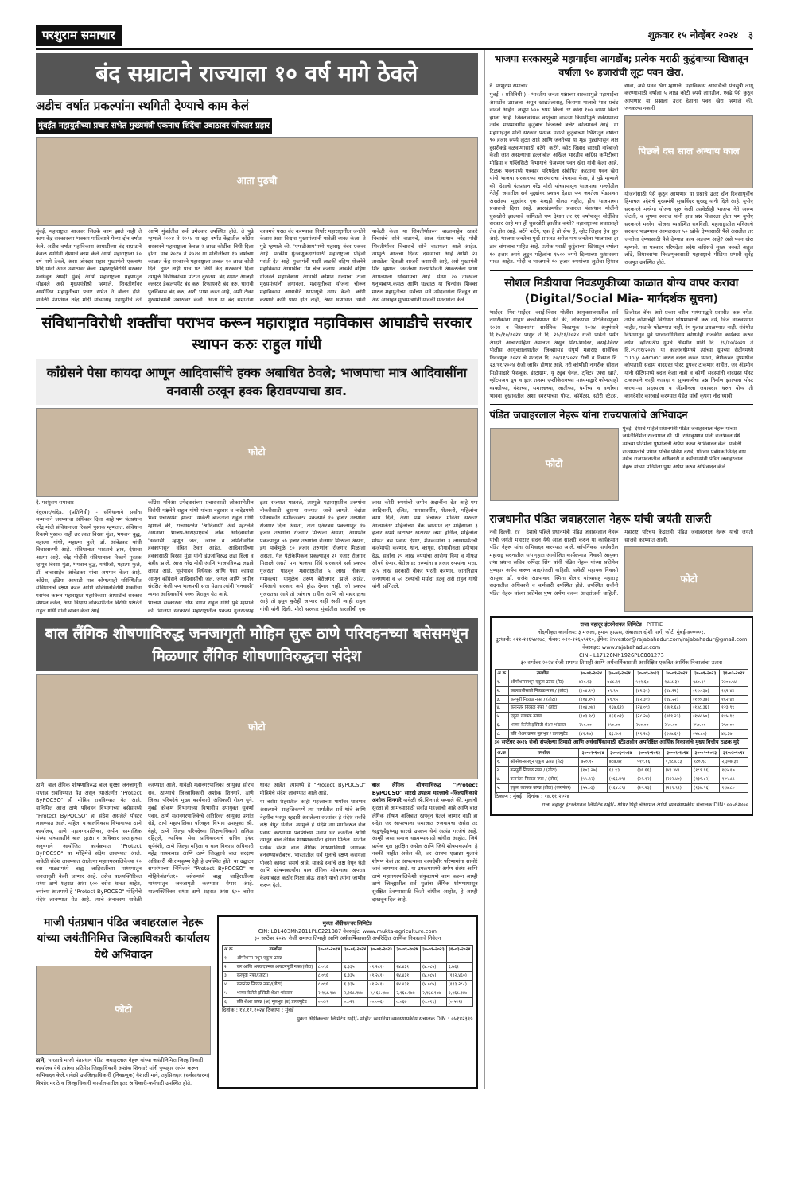परशुराम समाचार शुक्रवार १५ नोव्हेंबर २०२४ ३
बंद सम्राटाने राज्याला १० वर्ष मागे ठेवले
अडीच वर्षात प्रकल्पांना स्थगिती देण्याचे काम केलं
मुंबईत महायुतीच्या प्रचार सभेत मुख्यमंत्री एकनाथ शिंदेंचा उबाठावर जोरदार प्रहार
आता पुढची
मुंबई, महाराष्ट्रात आजवर जितके काम झाले नाही ते काम केंद्र सरकारच्या भक्कम पाठिंब्याने गेल्या दोन वर्षात केले. अडीच वर्षात महाविकास आघाडीच्या बंद सम्राटाने केवळ स्थगिती देण्याचे काम केले आणि महाराष्ट्राला १० वर्ष मागे ठेवले, असा जोरदार प्रहार मुख्यमंत्री एकनाथ शिंदे यांनी आज उबाठावर केला. महाराष्ट्रविरोधी सरकार उलथवून आम्ही मुंबई आणि महाराष्ट्राला ग्रहणातून सोडवले असे मुख्यमंत्रीश्री म्हणाले. शिवतीर्थावर आयोजित महायुतीच्या प्रचार सभेत ते बोलत होते. यावेळी पंतप्रधान नरेंद्र मोदी यांच्यासह महायुतीचे नेते आणि मुंबईतील सर्व उमेदवार उपस्थित होते. ते पुढे म्हणाले २००४ ते २०१४ या दहा वर्षात केंद्रातील काँग्रेस सरकारने महाराष्ट्राला केवळ २ लाख कोटींचा निधी दिला होता. मात्र २०१४ ते २०२४ या मोदीजींच्या १० वर्षांच्या काळात केंद्र सरकारने महाराष्ट्राला तब्बल १० लाख कोटी दिले. दुपट नाही पाच पट निधी केंद्र सरकारने दिला त्यामुळे विरोधकांच्या पोटात दुखतय. बंद सम्राट आजही क्लस्टर डेव्हलपमेंट बंद करु, रिफायनरी बंद करु, धारावी पुनर्विकास बंद करु, अशी भाषा करत आहे, अशी टीका मुख्यमंत्र्यांनी उबाठावर केली. आता या बंद सम्राटांना कायमचे घरात बंद करण्याचा निर्धार महाराष्ट्रातील जनतेने केलाय असा विश्वास मुख्यमंत्र्यांनी यावेळी व्यक्त केला. ते पुढे म्हणाले की, 'एफडीआय'मध्ये महाराष्ट्र नंबर एकवर आहे. परकीय गुंतवणूकदारांसाठी महाराष्ट्राला पहिली पसंती देत आहे. मुख्यमंत्री माझी लाडकी बहिण योजनेने महाविकास आघाडीचा गेम चेंज केलाय. लाडकी बहिण योजनेने महाविकास आघाडी कोमात गेल्याचा टोला मुख्यमंत्र्यांनी लगावला. महायुतीच्या योजना चोरून महाविकास आघाडीने थापासूत्री तयार केली. कॉपी करणारे कधी पास होत नाही, असा घणाघात त्यांनी यावेळी केला या शिवतीर्थावरुन बाळासाहेब ठाकरे विचारांचे सोने वाटायचे, आज पंतप्रधान नरेंद्र मोदी शिवतीर्थावर विचारांचे सोने वाटायला आले आहेत. त्यामुळे आजचा दिवस दसऱ्याचा आहे आणि २३ तारखेला दिवाळी साजरी करायची आहे, असे मुख्यमंत्री शिंदे म्हणाले. जनतेच्या गळ्याभोवती आवळलेला फास आपल्याला सोडवायचा आहे. येत्या २० तारखेला धनुष्यबाण,कमळ आणि घड्याळ या चिन्हांवर शिक्का मारुन महायुतीच्या सर्वच्या सर्व उमेदवारांना निवडून द्या असे आवाहन मुख्यमंत्र्यांनी यावेळी मतदारांना केले.
संविधानविरोधी शक्तींचा पराभव करून महाराष्ट्रात महाविकास आघाडीचे सरकार स्थापन करुः राहुल गांधी
काँग्रेसने पेसा कायदा आणून आदिवासींचे हक्क अबाधित ठेवले; भाजपाचा मात्र आदिवासींना वनवासी ठरवून हक्क हिरावण्याचा डाव.
फोटो
दै. परशुराम समाचार
नंदुरबार/नांदेड. (प्रतिनिधी) - संविधानाने सर्वांना सन्मानाने जगण्याचा अधिकार दिला आहे पण पंतप्रधान नरेंद्र मोदी संविधानाला रिकामे पुस्तक म्हणतात. संविधान रिकामे पुस्तक नाही तर त्यात बिरसा मुंडा, भगवान बुद्ध, महात्मा गांधी, महात्मा फुले, डॉ. आंबेडकर यांची विचारसरणी आहे. संविधानात भारताचे ज्ञान, देशाचा आत्मा आहे. नरेंद्र मोदींनी संविधानाला रिकामे पुस्तक म्हणून बिरसा मुंडा, भगवान बुद्ध, गांधीजी, महात्मा फुले, डॉ. बाबासाहेब आंबेडकर यांचा अपमान केला आहे. काँग्रेस, इंडिया आघाडी मात्र कोणत्याही परिस्थितीत संविधानाचे रक्षण करेल आणि संविधानविरोधी शक्तींचा पराभव करून महाराष्ट्रात महाविकास आघाडीचे सरकार स्थापन करेल, असा विश्वास लोकसभेतील विरोधी पक्षनेते राहुल गांधी यांनी व्यक्त केला आहे.
काँग्रेस मविआ उमेदवारांच्या प्रचारासाठी लोकसभेतील विरोधी पक्षनेते राहुल गांधी यांच्या नंदुरबार व नांदेडमध्ये भव्य प्रचारसभा झाल्या. यावेळी बोलताना राहुल गांधी म्हणाले की, राज्यघटनेत 'आदिवासी' असे म्हटलेले असताना भाजप-आरएसएसचे लोक आदिवासींना 'वनवासी' म्हणून जल, जंगल व जमिनीवरील हक्कापासून वंचित ठेवत आहेत. आदिवासींच्या हक्कासाठी बिरसा मुंडा यांनी इंग्रजांविरुद्ध लढा दिला व शहीद झाले. आज नरेंद्र मोदी आणि भाजपविरुद्ध लढावे लागत आहे. भूसंपादन विधेयक आणि पेसा कायदा आणून काँग्रेसने आदिवासींची जल, जंगल आणि जमीन संरक्षित केली पण भाजपची सत्ता येताच त्यांनी 'वनवासी' म्हणत आदिवासींचे हक्क हिरावून घेत आहे.
भाजपा सरकारवर तोफ डागत राहुल गांधी पुढे म्हणाले की, भाजपा सरकारने महाराष्ट्रातील प्रकल्प गुजरातसह इतर राज्यात पाठवले, त्यामुळे महाराष्ट्रातील तरुणांना नोकरीसाठी दुसऱ्या राज्यात जावे लागते. वेदांता फॉक्सकॉन सेमीकंडक्टर प्रकल्पाने १० हजार तरुणांना रोजगार दिला असता, टाटा एअरबस प्रकल्पातून १० हजार तरुणांना रोजगार मिळाला असता, आयफोन प्रकल्पातून ७५ हजार तरुणांना रोजगार मिळाला असता, ड्रग पार्कमुळे ८० हजार तरुणांना रोजगार मिळाला असता, गेल पेट्रोकेमिकल प्रकल्पातून २१ हजार रोजगार मिळाले असते पण भाजपा शिंदे सरकारने सर्व प्रकल्प गुजराता पाठवून महाराष्ट्रातील ५ लाख नोकऱ्या गमावल्या. यामुळेच तरुण बेरोजगार झाले आहेत. मविआचे सरकार असे होऊ देणार नाही. जो प्रकल्प गुजरातचा आहे तो त्यांचाच राहील आणि जो महाराष्ट्राचा आहे तो इथून कुठेही जाणार नाही अशी ग्वाही राहुल गांधी यांनी दिली. मोदी सरकार मुंबईतील धारावीची एक लाख कोटी रुपयांची जमीन अदानींना देत आहे पण आदिवासी, दलित, मागासवर्गीय, शेतकरी, महिलांना काय दिले, असा प्रश्न विचारून मविआ सरकार आल्यानंतर महिलांच्या बँक खात्यात दर महिन्याला ३ हजार रुपये खटाखट खटाखट जमा होतील, महिलांना मोफत बस प्रवास देणार, शेतकऱ्यांना ३ लाखापर्यंतची कर्जमाफी करणार. धान, कापूस, सोयाबीनला हमीभाव देऊ. सर्वांना २५ लाख रुपयांचा आरोग्य विमा व मोफत औषधे देणार, बेरोजगार तरुणांना ४ हजार रुपयांना भत्ता, २.५ लाख सरकारी नोकर भरती करणार, जातनिहाय जनगणना व ५० टक्यांची मर्यादा हटवू असे राहुल गांधी यांनी सांगितले.
बाल लैंगिक शोषणाविरुद्ध जनजागृती मोहिम सुरू ठाणे परिवहनच्या बसेसमधून मिळणार लैंगिक शोषणाविरुद्धचा संदेश
फोटो
ठाणे, बाल लैंगिक शोषणाविरुद्ध बाल सुरक्षा जनजागृती सप्ताह राबविण्यात येत असून त्याअंतर्गत "Protect ByPOCSO" ही मोहिम राबविण्यात येत आहे. यानिमित्त आज ठाणे परिवहन विभागाच्या बसेसमध्ये "Protect ByPOCSO" हा संदेश असलेले पोस्टर लावण्यात आले. महिला व बालविकास विभागाच्या ठाणे कार्यालय, ठाणे महानगरपालिका, अर्पण सामाजिक संस्था यांच्यावतीने बाल सुरक्षा व अधिकार सप्ताहाच्या अनुषंगाने आयोजित कार्यक्रमात "Protect ByPOCSO" या मोहिमेचे संदेश लावण्यात आले. यावेळी संदेश लावण्यात आलेल्या महानगरपालिकेच्या १० बस गाड्यांमध्ये बाह्य जाहिरातींच्या माध्यमातून जनजागृती केली जाणार आहे. तसेच यात्व्यक्तिरिक्त सध्या ठाणे शहरात अशा ६०० बसेस धावत आहेत, ज्यांच्या आतमध्ये हे "Protect ByPOCSO" मोहिमेचे संदेश लावण्यात येत आहे. त्याचे अनावरण यावेळी करण्यात आले. यावेळी महानगरपालिका आयुक्त सौरभ राव, ठाण्याचे जिल्हाधिकारी अशोक शिनगारे, ठाणे जिल्हा परिषदेचे मुख्य कार्यकारी अधिकारी रोहन घुगे, मुंबई कोकण विभागाच्या विभागीय उपायुक्त सुवर्णा पवार, ठाणे महानगरपालिकेचे अतिरिक्त आयुक्त प्रशांत रोडे, ठाणे महापालिका परिवहन विभाग उपायुक्त श्री. बेहरे, ठाणे जिल्हा परिषदेच्या शिक्षणाधिकारी ललिता दहितुले, न्यायिक सेवा प्राधिकरणाचे सचिव ईश्वर सूर्यवंशी, ठाणे जिल्हा महिला व बाल विकास अधिकारी महेंद्र गायकवाड आणि ठाणे जिल्ह्याचे बाल संरक्षण अधिकारी श्री.रामकृष्ण रेड्डी हे उपस्थित होते. या उद्घाटन समारंभाच्या निमित्ताने "Protect ByPOCSO" या मोहिमेअंतर्गत१० बसेसमध्ये बाह्य जाहिरातींच्या माध्यमातून जनजागृती करण्यात येणार आहे. यात्व्यक्तिरिक्त सध्या ठाणे शहरात अशा ६०० बसेस धावत आहेत, त्यामध्ये हे "Protect ByPOCSO" मोहिमेचे संदेश लावण्यात आले आहे.
या बसेस शहरातील काही महत्त्वाच्या मार्गांवर धावणार असल्याने, साहजिकपणे त्या मार्गातील सर्व थांबे आणि नेहमीच भरपूर रहदारी असलेल्या रस्त्यांवर हे संदेश सर्वांचे लक्ष वेधून घेतील. त्यामुळे हे संदेश त्या मार्गावरून रोज प्रवास करणाऱ्या प्रवाशांच्या मनात घर करतील आणि त्यातून बाल लैंगिक शोषणकर्त्यांना इशारा मिळेल. यातील प्रत्येक संदेश बाल लैंगिक शोषणाविषयी जागरुक बनवण्याबरोबरच, भारतातील सर्व मुलांचे रक्षण करायला पोक्सो कायदा समर्थ आहे, याकडे सर्वांचे लक्ष वेधून घेतो आणि शोषणकर्त्यांना बाल लैंगिक शोषणाचा अपराध केल्याबद्दल कठोर शिक्षा होऊ शकते याची त्यांना जाणीव करून देतो.
बाल लैंगिक शोषणाविरुद्ध "Protect ByPOCSO" सारखे उपक्रम महत्त्वाचे -जिल्हाधिकारी अशोक शिनगारे यावेळी श्री.शिनगारे म्हणाले की, मुलांची सुरक्षा ही आमच्यासाठी सर्वात महत्त्वाची आहे आणि बाल लैंगिक शोषण अजिबात खपवून घेतलं जाणार नाही हा संदेश जर आपल्याला समाजात रुजवायचा असेल तर ध्द्रङ्कधूम्रैड्ढध्ण्ह्य सारखे उपक्रम घेणं अत्यंत गरजेचं आहे. आम्ही असा समाज घडवण्यासाठी बांधील आहोत. जिथे प्रत्येक मूल सुरक्षित असेल आणि जिथे शोषणकर्त्यांना हे नक्की माहीत असेल की, जर आपण एखाद्या मुलाचं शोषण केलं तर आपल्याला कायदेशीर परिणामांना सामोरं जावं लागणार आहे. या उपक्रमामध्ये अर्पण संस्था आणि ठाणे महानगरपालिकेशी संयुक्तपणे काम करून आम्ही ठाणे जिल्ह्यातील सर्व मुलांना लैंगिक शोषणापासून सुरक्षित ठेवण्यासाठी किती बांधील आहोत, हे आम्ही दाखवून दिलं आहे.
माजी पंतप्रधान पंडित जवाहरलाल नेहरू यांच्या जयंतीनिमित्त जिल्हाधिकारी कार्यालय येथे अभिवादन
फोटो
ठाणे, भारताचे माजी पंतप्रधान पंडित जवाहरलाल नेहरू यांच्या जयंतीनिमित्त जिल्हाधिकारी कार्यालय येथे त्यांच्या प्रतिमेस जिल्हाधिकारी अशोक शिनगारे यांनी पुष्पहार अर्पण करून अभिवादन केले.यावेळी उपजिल्हाधिकारी (निवडणूक) वैशाली माने, तहसिलदार (सर्वसाधारण) किशोर मराठे व जिल्हाधिकारी कार्यालयातील इतर अधिकारी-कर्मचारी उपस्थित होते.
मुक्ता ॲग्रीकल्चर लिमिटेड
CIN: L01403Mh2011PLC221387 वेबसाईट: www.mukta-agriculture.com
३० सप्टेंबर २०२४ रोजी समाप्त तिमाही आणि अर्धवार्षिकासाठी अपरिक्षित आर्थिक निकालाचे निवेदन
| अ.क्र | तपशील | ३०-०९-२०२४ | ३०-०६-२०२४ | ३०-०९-२०२३ | ३०-०९-२०२४ | ३०-०९-२०२३ | ३१-०३-२०२४ |
| --- | --- | --- | --- | --- | --- | --- | --- |
| १. | ऑपरेशन्स मधून एकूण उत्पन्न | - | - | - | - | - | - |
| २. | कर आणि अपवादात्मक आयटमपूर्वी नफा/(तोटा) | ८.०९६ | ६.३३५ | (१.२८१) | १४.४३१ | (४.०८५) | ६.७६१ |
| ३. | करपूर्वी नफा/(तोटा) | ८.०९६ | ६.३३५ | (१.२८१) | १४.४३१ | (४.०८५) | (११२.४६०) |
| ४. | करानंतर निव्वळ नफा/(तोटा) | ८.०९६ | ६.३३५ | (१.२८१) | १४.४३१ | (४.०८५) | (११३.२८८) |
| ५. | भरणा केलेले इक्विटी शेअर भांडवल | २,१६८.१७७ | २,१६८.१७७ | २,१६८.१७७ | २,१६८.१७७ | २,१६८.१७७ | २,१६८.१७७ |
| ६. | प्रति शेअर उत्पन्न (अ) मूलभूत (ब) डायल्युटेड | ०.०३९ | ०.०२९ | (०.००६) | ०.०६७ | (०.०१९) | (०.५२१) |
दिनांक : १४.११.२०२४ ठिकाण : मुंबई
मुक्ता ॲग्रीकल्चर लिमिटेड सही/- मोहीत खडारिया व्यवस्थापकीय संचालक DIN : ०५१४२३९५
भाजपा सरकारमुळे महागाईचा आगडोंब; प्रत्येक मराठी कुटुंबाच्या खिशातून वर्षाला ९० हजारांची लूटः पवन खेरा.
दै. परशुराम समाचार
मुंबई. ( प्रतिनिधी ) - भारतीय जनता पक्षाच्या सरकारमुळे महागाईचा आगडोंब उसळला असून खाद्यतेलासह, किराणा मालाचे भाव प्रचंड वाढले आहेत. लसूण ५०० रुपये किलो तर कांदा १०० रुपया किलो झाला आहे. जिवनावश्यक वस्तुंच्या वाढत्या किंमतीमुळे सर्वसामान्य तसेच मध्यमवर्गीय कुटुंबाचे किचनचे बजेट कोलमडले आहे. या महागाईतून मोदी सरकार प्रत्येक मराठी कुटुंबाच्या खिशातून वर्षाला ९० हजार रुपये लुटत आहे आणि जनतेच्या या मूळ मुद्द्यांपासून लक्ष दुसरीकडे वळवण्यासाठी बटेंगे, कटेंगे, व्होट जिहाद सारखी नारेबाजी केली जात असल्याचा हल्लाबोल अखिल भारतीय काँग्रेस कमिटीच्या मीडिया व पब्लिसिटी विभागाचे चेअरमन पवन खेरा यांनी केला आहे. टिळक भवनमध्ये पत्रकार परिषदेला संबोधित करताना पवन खेरा यांनी भाजपा सरकारच्या कारभाराचा पंचनामा केला, ते पुढे म्हणाले की, देशाचे पंतप्रधान नरेंद्र मोदी यांच्यापासून भाजपाचा गल्लीतील नेतेही जगातील सर्व मुद्द्यांवर प्रवचन देतात पण जनतेला भेडसावत असलेल्या मुद्द्यांवर एक शब्दही बोलत नाहीत, हीच भाजपाच्या प्रचाराची दिशा आहे. झारखंडमधील प्रचारात पंतप्रधान मोदींनी घुसखोरी झाल्याचे सांगितले पण देशात तर ११ वर्षांपासून मोदींचेच सरकार आहे मग ही घुसखोरी झालीच कशी? महाराष्ट्राच्या प्रचारातही तेच होत आहे. बटेंगे कटेंगे, एक है तो सेफ हैं, व्होट जिहाद हेच सुरु आहे. भाजपा जनतेला मुर्ख समजत असेल पण जनतेला भाजपाचा हा डाव चांगलाच माहित आहे. प्रत्येक मराठी कुटुंबाच्या खिशातून वर्षाला ९० हजार रुपये लुटून महिलांना १५०० रुपये दिल्याच्या फुशारक्या मारत आहेत. मोदी व भाजपाने ९० हजार रुपयांच्या लुटीचा हिशाब द्यावा, असे पवन खेरा म्हणाले. महाविकास आघाडीची पंचसुत्री लागू करण्यासाठी वर्षाला ५ लाख कोटी रुपये लागतील, एवढे पैसे कुठून आणणार या प्रश्नाला उत्तर देताना पवन खेरा म्हणाले की, जनकल्याणकारी
पिछले दस साल अन्याय काल
योजनांसाठी पैसे कुठून आणणार या प्रश्नाचे उत्तर दोन दिवसापूर्वीच हिमाचल प्रदेशचे मुख्यमंत्री सुखविंदर सुख्खू यांनी दिले आहे. युपीए सरकारने मनरेगा योजना सुरु केली त्यावेळीही भाजपा नेते अरुण जेटली, व सुषमा स्वराज यांनी हाच प्रश्न विचारला होता पण युपीए सरकारने मनरेगा योजना व्यवस्थित राबविली. महाराष्ट्रातील मविआचे सरकार पाडण्यास आमदाराला ५० खोके देण्यासाठी पैसे असतील तर जनतेला देण्यासाठी पैसे देण्यात काय अडचण आहे? असे पवन खेरा म्हणाले. या पत्रकार परिषदेला प्रदेश काँग्रेसचे मुख्य प्रवक्ते अतुल लोंढे, विधानसभा निवडणुकासाठी महाराष्ट्राचे मीडिया प्रभारी सुरेंद्र राजपूत उपस्थित होते.
सोशल मिडीयाचा निवडणुकीच्या काळात योग्य वापर करावा (Digital/Social Mia- मार्गदर्शक सुचना)
भाईंदर, मिरा-भाईंदर, वसई-विरार पोलीस आयुक्तालयातील सर्व नागरीकांना याद्वारे कळविण्यात येते की, लोकसभा पोटनिवडणुका २०२४ व विधानसभा सार्वत्रिक निवडणूक २०२४ अनुषंगाने दि.१५/१०/२०२४ पासुन ते दि. २५/११/२०२४ रोजी पावेतो पर्यंत आदर्श आचारसंहिता अंमलात असुन मिरा-भाईंदर, वसई-विरार पोलीस आयुक्तालयातील जिल्ह्यासह संपुर्ण महाराष्ट्र सार्वत्रिक निवडणूक २०२४ चे मतदान दि. २०/११/२०२४ रोजी व निकाल दि. २३/११/२०२४ रोजी जाहिर होणार आहे. तरी कोणीही नागरीक सोशल मिडीयाद्वारे फेसबुक, इंस्ट्राग्राम, यु ट्युब चैनल, ट्विटर एक्स खाते, व्हॉटसअप ग्रुप व इतर तत्सम एप्लीकेशनच्या माध्यमाद्वारे कोणत्याही व्यक्तीच्या, वंशाच्या, समाजाच्या, जातीच्या, धर्माच्या व वर्णाच्या भावना दुखावतील अशा स्वरुपाच्या पोस्ट, कॉमेंट्स, स्टोरी स्टेटस, डिजीटल बॅनर असे प्रकार वरील माध्यमाद्वारे प्रसारीत करु नयेत. तसेच कोणाचेही विरोधात घोषणाबाजी करु नये, डिजे वाजवण्यात नाहीत, फटाके फोडण्यात नाही, रंग गुलाल उधळण्यात नाही. संबंधीत विभागातुन पुर्व परवानगीशिवाय कोणतेही राजकीय कार्यक्रम करुन नयेत. व्हॉटसॲप ग्रुपचे ॲडमीन यांनी दि. १५/१०/२०२४ ते दि.२५/११/२०२४ या कालावधीमध्ये त्यांच्या ग्रुपच्या सेटींगमध्ये "Only Admin" करुन बदल करुन घ्यावा, जेणेकरुन ग्रुपमधील कोणताही सदस्य वादग्रस्त पोस्ट ग्रुपवर टाकणार नाहीत. जर ॲडमीन यांनी सेटिंगमध्ये बदल केला नाही व कोणी सदस्यांनी वादग्रस्त पोस्ट टाकल्याने काही कायदा व सुव्यवस्थेचा प्रश्न निर्माण झाल्यास पोस्ट करणा-या सदस्याला व ॲडमीनला जबाबदार धरुन योग्य ती कायदेशीर कारवाई करण्यात येईल यांची कृपया नोंद घ्यावी.
पंडित जवाहरलाल नेहरू यांना राज्यपालांचे अभिवादन
फोटो
मुंबई, देशाचे पहिले प्रधानमंत्री पंडित जवाहरलाल नेहरू यांच्या जयंतीनिमित्त राज्यपाल सी. पी. राधाकृष्णन यांनी राजभवन येथे त्यांच्या प्रतिमेला पुष्पांजली अर्पण करुन अभिवादन केले. यावेळी राज्यपालांचे प्रधान सचिव प्रविण दराडे, परिवार प्रबंधक जितेंद्र वाघ तसेच राजभवनातील अधिकारी व कर्मचाऱ्यांनी पंडित जवाहरलाल नेहरू यांच्या प्रतिमेला पुष्प अर्पण करुन अभिवादन केले.
राजधानीत पंडित जवाहरलाल नेहरू यांची जयंती साजरी
नवी दिल्ली, १४ : देशाचे पहिले प्रधानमंत्री पंडित जवाहरलाल नेहरू यांची जयंती महाराष्ट्र सदन येथे आज साजरी करुन या कार्यक्रमात पंडित नेहरू यांना अभिवादन करण्यात आले. कॉपर्निकस मार्गावरील महाराष्ट्र सदनातील सभागृहात आयोजित कार्यक्रमात निवासी आयुक्त तथा प्रधान सचिव रुपिंदर सिंग यांनी पंडित नेहरू यांच्या प्रतिमेस पुष्पहार अर्पण करून आदरांजली वाहिली. यावेळी सहायक निवासी आयुक्त डॉ. राजेश अडपावार, स्मिता शेलार यांच्यासह महाराष्ट्र सदनातील अधिकारी व कर्मचारी उपस्थित होते. उपस्थित सर्वांनी पंडित नेहरू यांच्या प्रतिमेस पुष्प अर्पण करून आदरांजली वाहिली. महाराष्ट्र परिचय केंद्रातही पंडित जवाहरलाल नेहरू यांची जयंती साजरी करण्यात आली.
फोटो
राजा बहादूर इंटरनेशनल लिमिटेड PITTIE
नोंदणीकृत कार्यालय: ३ मजला, हमाम हाऊस, अंबालाल दोशी मार्ग, फोर्ट, मुंबई-४००००१.
दूरध्वनी: ०२२-२२६५४२७८, फॅक्स: ०२२-२२६५५२१०, ईमेल: investor@rajabahadur.com/rajabahadur@gmail.com
वेबसाइट: www.rajabahadur.com
CIN - L17120Mh1926PLC001273
३० सप्टेंबर २०२४ रोजी समाप्त तिमाही आणि अर्धवार्षिकासाठी अपरिक्षित एकत्रित आर्थिक निकालांचा उतारा
| अ.क्र | तपशील | ३०-०९-२०२४ | ३०-०६-२०२४ | ३०-०९-२०२३ | ३०-०९-२०२४ | ३०-०९-२०२३ | ३१-०३-२०२४ |
| --- | --- | --- | --- | --- | --- | --- | --- |
| १. | ऑपरेशन्समधून एकूण उत्पन्न (नेट) | ७२०.१३ | ७८८.९१ | ५११.६७ | १४८८.३२ | ९८०.९१ | २३०७.५४ |
| २. | कालावधीसाठी निव्वळ नफा / (तोटा) | (१०४.१५) | ५९.९५ | (४२.३१) | (४४.२२) | (११०.३७) | १६२.४४ |
| ३. | करपूर्वी निव्वळ नफा / (तोटा) | (१०४.१५) | ५९.९५ | (४२.३१) | (४४.२२) | (११०.३७) | १६२.४४ |
| ४. | करानंतर निव्वळ नफा / (तोटा) | (१०४.०७) | (१६७.६१) | (२४.०९) | (२७१.६८) | (१३८.३६) | १२३.९९ |
| ५. | एकूण व्यापक उत्पन्न | (१०३.९८) | (१६६.०१) | (२८.२०) | (२६९.२३) | (१५४.५०) | ११५.९१ |
| ६. | भरणा केलेले इक्विटी शेअर भांडवल | २५०.०० | २५०.०० | २५०.०० | २५०.०० | २५०.०० | २५०.०० |
| ८. | प्रति शेअर उत्पन्न मूलभूत / डायल्युटेड | (४१.२७) | (६६.४०) | (११.२८) | (१०७.६१) | (५७.८०) | ४६.३७ |
३० सप्टेंबर २०२४ रोजी संपलेल्या तिमाही आणि अर्धवार्षिकासाठी स्टँडअलोन अपरिक्षित आर्थिक निकालांचे मुख्य वित्तीय ठळक मुद्दे
| अ.क्र | तपशील | ३०-०९-२०२४ | ३०-०६-२०२४ | ३०-०९-२०२३ | ३०-०९-२०२४ | ३०-०९-२०२३ | ३१-०३-२०२४ |
| --- | --- | --- | --- | --- | --- | --- | --- |
| १. | ऑपरेशन्समधून एकूण उत्पन्न (नेट) | ७२०.१२ | ७८७.७१ | ५११.६६ | १,४८७.८३ | ९८०.९८ | २,३०७.३४ |
| २. | करपूर्वी निव्वळ नफा / (तोटा) | (१०३.२७) | ६१.९३ | (३६.६६) | (४१.३४) | (१८९.९६) | १६५.१७ |
| ४. | करानंतर निव्वळ नफा / (तोटा) | (५५.९२) | (१६६.४९) | (२१.१२) | (२२२.४०) | (१३९.८२) | १२५.८८ |
| ५. | एकूण व्यापक उत्पन्न (तोटा) (करानंतर) | (५५.०३) | (१६४.८९) | (२५.२३) | (२१९.९१) | (१३७.९६) | ११७.८० |
ठिकाण : मुंबई दिनांक : १४.११.२०२४
राजा बहादूर इंटरनेशनल लिमिटेड सही/- श्रीधर पिट्टी चेअरमन आणि व्यवस्थापकीय संचालक DIN: ००५६२४००